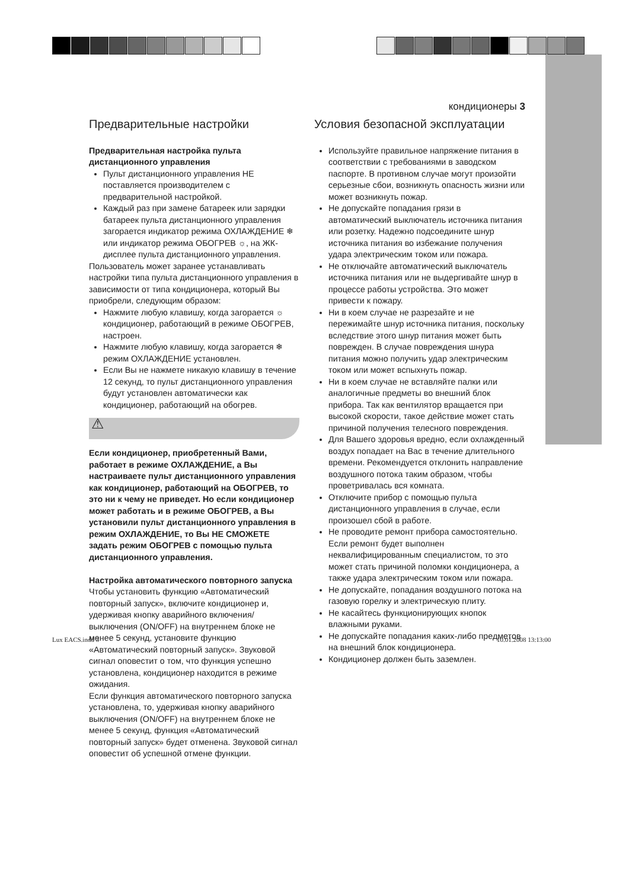кондиционеры 3
Предварительные настройки
Предварительная настройка пульта дистанционного управления
Пульт дистанционного управления НЕ поставляется производителем с предварительной настройкой.
Каждый раз при замене батареек или зарядки батареек пульта дистанционного управления загорается индикатор режима ОХЛАЖДЕНИЕ ❄ или индикатор режима ОБОГРЕВ ☼, на ЖК-дисплее пульта дистанционного управления.
Пользователь может заранее устанавливать настройки типа пульта дистанционного управления в зависимости от типа кондиционера, который Вы приобрели, следующим образом:
Нажмите любую клавишу, когда загорается ☼ кондиционер, работающий в режиме ОБОГРЕВ, настроен.
Нажмите любую клавишу, когда загорается ❄ режим ОХЛАЖДЕНИЕ установлен.
Если Вы не нажмете никакую клавишу в течение 12 секунд, то пульт дистанционного управления будут установлен автоматически как кондиционер, работающий на обогрев.
⚠
Если кондиционер, приобретенный Вами, работает в режиме ОХЛАЖДЕНИЕ, а Вы настраиваете пульт дистанционного управления как кондиционер, работающий на ОБОГРЕВ, то это ни к чему не приведет. Но если кондиционер может работать и в режиме ОБОГРЕВ, а Вы установили пульт дистанционного управления в режим ОХЛАЖДЕНИЕ, то Вы НЕ СМОЖЕТЕ задать режим ОБОГРЕВ с помощью пульта дистанционного управления.
Настройка автоматического повторного запуска
Чтобы установить функцию «Автоматический повторный запуск», включите кондиционер и, удерживая кнопку аварийного включения/выключения (ON/OFF) на внутреннем блоке не менее 5 секунд, установите функцию «Автоматический повторный запуск». Звуковой сигнал оповестит о том, что функция успешно установлена, кондиционер находится в режиме ожидания.
Если функция автоматического повторного запуска установлена, то, удерживая кнопку аварийного выключения (ON/OFF) на внутреннем блоке не менее 5 секунд, функция «Автоматический повторный запуск» будет отменена. Звуковой сигнал оповестит об успешной отмене функции.
Условия безопасной эксплуатации
Используйте правильное напряжение питания в соответствии с требованиями в заводском паспорте. В противном случае могут произойти серьезные сбои, возникнуть опасность жизни или может возникнуть пожар.
Не допускайте попадания грязи в автоматический выключатель источника питания или розетку. Надежно подсоедините шнур источника питания во избежание получения удара электрическим током или пожара.
Не отключайте автоматический выключатель источника питания или не выдергивайте шнур в процессе работы устройства. Это может привести к пожару.
Ни в коем случае не разрезайте и не пережимайте шнур источника питания, поскольку вследствие этого шнур питания может быть поврежден. В случае повреждения шнура питания можно получить удар электрическим током или может вспыхнуть пожар.
Ни в коем случае не вставляйте палки или аналогичные предметы во внешний блок прибора. Так как вентилятор вращается при высокой скорости, такое действие может стать причиной получения телесного повреждения.
Для Вашего здоровья вредно, если охлажденный воздух попадает на Вас в течение длительного времени. Рекомендуется отклонить направление воздушного потока таким образом, чтобы проветривалась вся комната.
Отключите прибор с помощью пульта дистанционного управления в случае, если произошел сбой в работе.
Не проводите ремонт прибора самостоятельно. Если ремонт будет выполнен неквалифицированным специалистом, то это может стать причиной поломки кондиционера, а также удара электрическим током или пожара.
Не допускайте, попадания воздушного потока на газовую горелку и электрическую плиту.
Не касайтесь функционирующих кнопок влажными руками.
Не допускайте попадания каких-либо предметов на внешний блок кондиционера.
Кондиционер должен быть заземлен.
Lux EACS.indd 3 10.01.2008 13:13:00